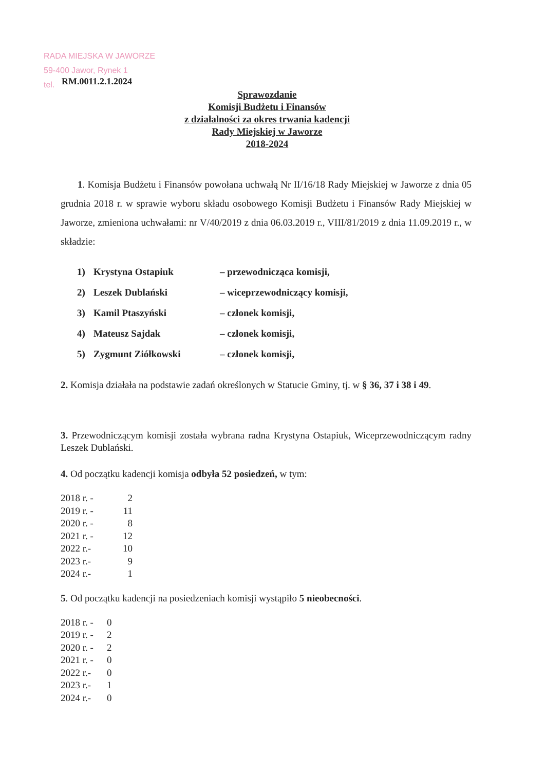RADA MIEJSKA W JAWORZE
59-400 Jawor, Rynek 1
tel.
RM.0011.2.1.2024
Sprawozdanie
Komisji Budżetu i Finansów
z działalności za okres trwania kadencji
Rady Miejskiej w Jaworze
2018-2024
1. Komisja Budżetu i Finansów powołana uchwałą Nr II/16/18 Rady Miejskiej w Jaworze z dnia 05 grudnia 2018 r. w sprawie wyboru składu osobowego Komisji Budżetu i Finansów Rady Miejskiej w Jaworze, zmieniona uchwałami: nr V/40/2019 z dnia 06.03.2019 r., VIII/81/2019 z dnia 11.09.2019 r., w składzie:
| 1) | Krystyna Ostapiuk | – przewodnicząca komisji, |
| 2) | Leszek Dublański | – wiceprzewodniczący komisji, |
| 3) | Kamil Ptaszyński | – członek komisji, |
| 4) | Mateusz Sajdak | – członek komisji, |
| 5) | Zygmunt Ziółkowski | – członek komisji, |
2. Komisja działała na podstawie zadań określonych w Statucie Gminy, tj. w § 36, 37 i 38 i 49.
3. Przewodniczącym komisji została wybrana radna Krystyna Ostapiuk, Wiceprzewodniczącym radny Leszek Dublański.
4. Od początku kadencji komisja odbyła 52 posiedzeń, w tym:
| 2018 r. - | 2 |
| 2019 r. - | 11 |
| 2020 r. - | 8 |
| 2021 r. - | 12 |
| 2022 r.- | 10 |
| 2023 r.- | 9 |
| 2024 r.- | 1 |
5. Od początku kadencji na posiedzeniach komisji wystąpiło 5 nieobecności.
| 2018 r. - | 0 |
| 2019 r. - | 2 |
| 2020 r. - | 2 |
| 2021 r. - | 0 |
| 2022 r.- | 0 |
| 2023 r.- | 1 |
| 2024 r.- | 0 |